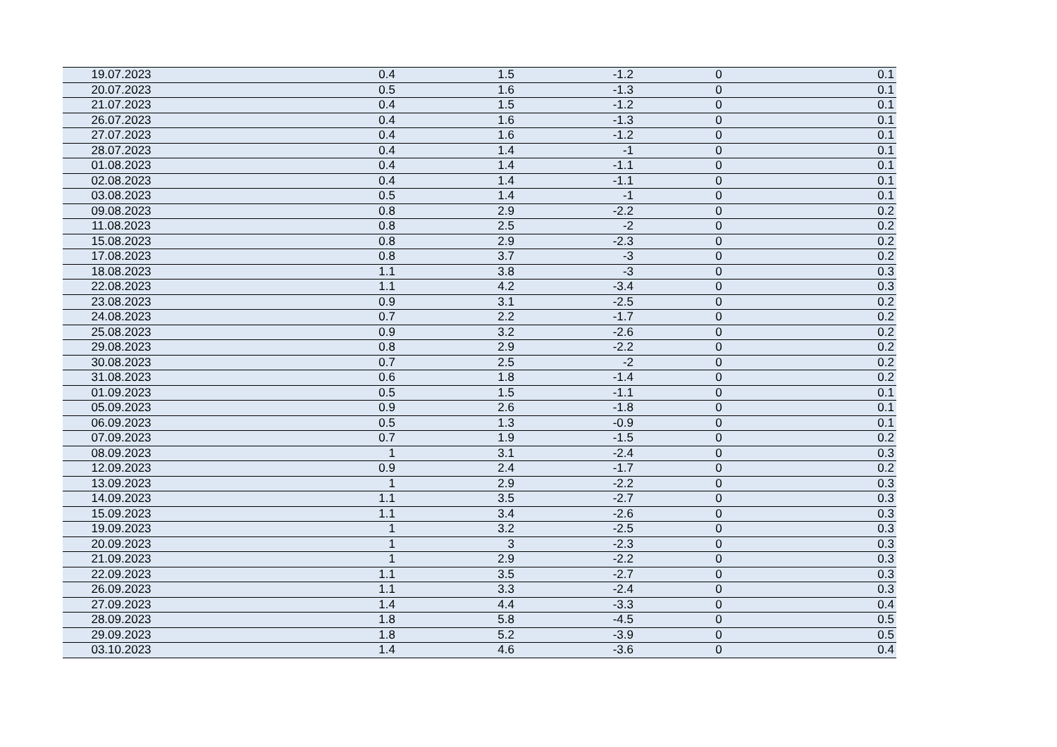| 19.07.2023 | 0.4 | 1.5 | -1.2 | 0 | 0.1 |
| 20.07.2023 | 0.5 | 1.6 | -1.3 | 0 | 0.1 |
| 21.07.2023 | 0.4 | 1.5 | -1.2 | 0 | 0.1 |
| 26.07.2023 | 0.4 | 1.6 | -1.3 | 0 | 0.1 |
| 27.07.2023 | 0.4 | 1.6 | -1.2 | 0 | 0.1 |
| 28.07.2023 | 0.4 | 1.4 | -1 | 0 | 0.1 |
| 01.08.2023 | 0.4 | 1.4 | -1.1 | 0 | 0.1 |
| 02.08.2023 | 0.4 | 1.4 | -1.1 | 0 | 0.1 |
| 03.08.2023 | 0.5 | 1.4 | -1 | 0 | 0.1 |
| 09.08.2023 | 0.8 | 2.9 | -2.2 | 0 | 0.2 |
| 11.08.2023 | 0.8 | 2.5 | -2 | 0 | 0.2 |
| 15.08.2023 | 0.8 | 2.9 | -2.3 | 0 | 0.2 |
| 17.08.2023 | 0.8 | 3.7 | -3 | 0 | 0.2 |
| 18.08.2023 | 1.1 | 3.8 | -3 | 0 | 0.3 |
| 22.08.2023 | 1.1 | 4.2 | -3.4 | 0 | 0.3 |
| 23.08.2023 | 0.9 | 3.1 | -2.5 | 0 | 0.2 |
| 24.08.2023 | 0.7 | 2.2 | -1.7 | 0 | 0.2 |
| 25.08.2023 | 0.9 | 3.2 | -2.6 | 0 | 0.2 |
| 29.08.2023 | 0.8 | 2.9 | -2.2 | 0 | 0.2 |
| 30.08.2023 | 0.7 | 2.5 | -2 | 0 | 0.2 |
| 31.08.2023 | 0.6 | 1.8 | -1.4 | 0 | 0.2 |
| 01.09.2023 | 0.5 | 1.5 | -1.1 | 0 | 0.1 |
| 05.09.2023 | 0.9 | 2.6 | -1.8 | 0 | 0.1 |
| 06.09.2023 | 0.5 | 1.3 | -0.9 | 0 | 0.1 |
| 07.09.2023 | 0.7 | 1.9 | -1.5 | 0 | 0.2 |
| 08.09.2023 | 1 | 3.1 | -2.4 | 0 | 0.3 |
| 12.09.2023 | 0.9 | 2.4 | -1.7 | 0 | 0.2 |
| 13.09.2023 | 1 | 2.9 | -2.2 | 0 | 0.3 |
| 14.09.2023 | 1.1 | 3.5 | -2.7 | 0 | 0.3 |
| 15.09.2023 | 1.1 | 3.4 | -2.6 | 0 | 0.3 |
| 19.09.2023 | 1 | 3.2 | -2.5 | 0 | 0.3 |
| 20.09.2023 | 1 | 3 | -2.3 | 0 | 0.3 |
| 21.09.2023 | 1 | 2.9 | -2.2 | 0 | 0.3 |
| 22.09.2023 | 1.1 | 3.5 | -2.7 | 0 | 0.3 |
| 26.09.2023 | 1.1 | 3.3 | -2.4 | 0 | 0.3 |
| 27.09.2023 | 1.4 | 4.4 | -3.3 | 0 | 0.4 |
| 28.09.2023 | 1.8 | 5.8 | -4.5 | 0 | 0.5 |
| 29.09.2023 | 1.8 | 5.2 | -3.9 | 0 | 0.5 |
| 03.10.2023 | 1.4 | 4.6 | -3.6 | 0 | 0.4 |